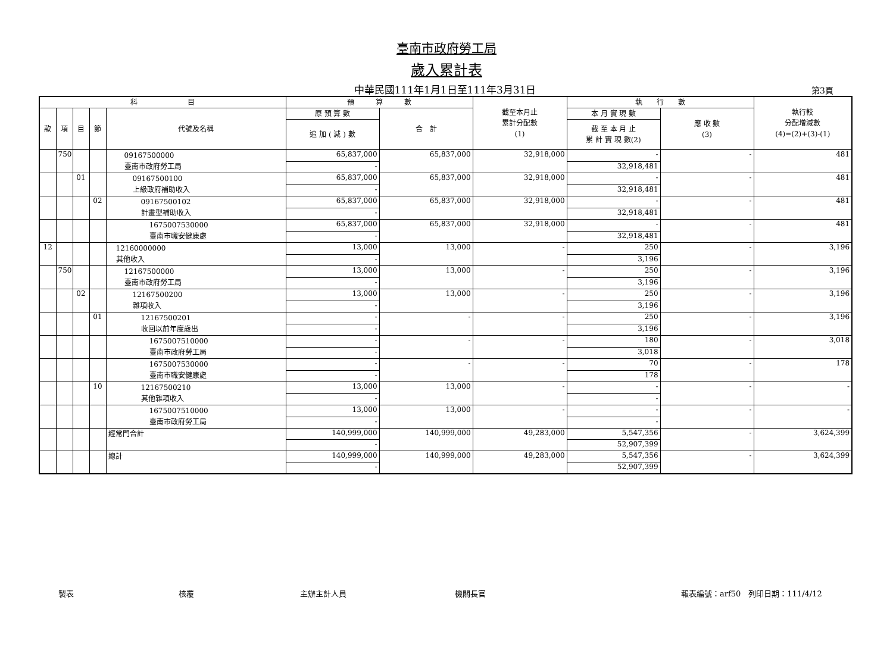臺南市政府勞工局
歲入累計表
中華民國111年1月1日至111年3月31日 第3頁
| 科 目 | | | | | 預 算 數 | | 截至本月止 累計分配數 (1) | 執 行 數 | | 執行較 分配增減數 (4)=(2)+(3)-(1) |
| --- | --- | --- | --- | --- | --- | --- | --- | --- | --- | --- |
| 款 | 項 | 目 | 節 | 代號及名稱 | 原 預 算 數 | 合 計 | | 本 月 實 現 數 | 應 收 數 (3) | |
| | | | | | 追 加 ( 減 ) 數 | | | 截 至 本 月 止 累 計 實 現 數(2) | | |
| | 750 | | | 09167500000 臺南市政府勞工局 | 65,837,000 | 65,837,000 | 32,918,000 | - | - | 481 |
| | | | | | - | | | 32,918,481 | | |
| | | 01 | | 09167500100 上級政府補助收入 | 65,837,000 | 65,837,000 | 32,918,000 | - | - | 481 |
| | | | | | - | | | 32,918,481 | | |
| | | | 02 | 09167500102 計畫型補助收入 | 65,837,000 | 65,837,000 | 32,918,000 | - | - | 481 |
| | | | | | - | | | 32,918,481 | | |
| | | | | 1675007530000 臺南市職安健康處 | 65,837,000 | 65,837,000 | 32,918,000 | - | - | 481 |
| | | | | | - | | | 32,918,481 | | |
| 12 | | | | 12160000000 其他收入 | 13,000 | 13,000 | - | 250 | - | 3,196 |
| | | | | | - | | | 3,196 | | |
| | 750 | | | 12167500000 臺南市政府勞工局 | 13,000 | 13,000 | - | 250 | - | 3,196 |
| | | | | | - | | | 3,196 | | |
| | | 02 | | 12167500200 雜項收入 | 13,000 | 13,000 | - | 250 | - | 3,196 |
| | | | | | - | | | 3,196 | | |
| | | | 01 | 12167500201 收回以前年度歲出 | - | - | - | 250 | - | 3,196 |
| | | | | | - | | | 3,196 | | |
| | | | | 1675007510000 臺南市政府勞工局 | - | - | - | 180 | - | 3,018 |
| | | | | | - | | | 3,018 | | |
| | | | | 1675007530000 臺南市職安健康處 | - | - | - | 70 | - | 178 |
| | | | | | - | | | 178 | | |
| | | | 10 | 12167500210 其他雜項收入 | 13,000 | 13,000 | - | - | - | - |
| | | | | | - | | | - | | |
| | | | | 1675007510000 臺南市政府勞工局 | 13,000 | 13,000 | - | - | - | - |
| | | | | | - | | | - | | |
| | | | | 經常門合計 | 140,999,000 | 140,999,000 | 49,283,000 | 5,547,356 | - | 3,624,399 |
| | | | | | - | | | 52,907,399 | | |
| | | | | 總計 | 140,999,000 | 140,999,000 | 49,283,000 | 5,547,356 | - | 3,624,399 |
| | | | | | - | | | 52,907,399 | | |
製表 核覆 主辦主計人員 機關長官 報表編號：arf50　列印日期：111/4/12